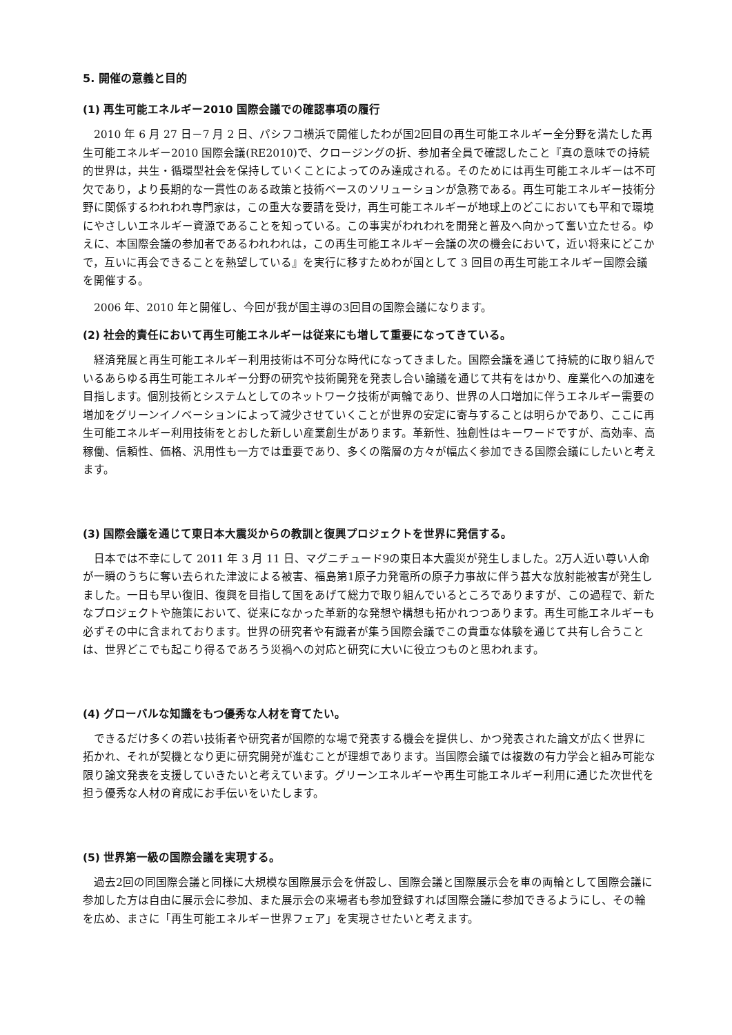5. 開催の意義と目的
(1) 再生可能エネルギー2010 国際会議での確認事項の履行
　2010 年 6 月 27 日－7 月 2 日、パシフコ横浜で開催したわが国2回目の再生可能エネルギー全分野を満たした再生可能エネルギー2010 国際会議(RE2010)で、クロージングの折、参加者全員で確認したこと『真の意味での持続的世界は，共生・循環型社会を保持していくことによってのみ達成される。そのためには再生可能エネルギーは不可欠であり，より長期的な一貫性のある政策と技術ベースのソリューションが急務である。再生可能エネルギー技術分野に関係するわれわれ専門家は，この重大な要請を受け，再生可能エネルギーが地球上のどこにおいても平和で環境にやさしいエネルギー資源であることを知っている。この事実がわれわれを開発と普及へ向かって奮い立たせる。ゆえに、本国際会議の参加者であるわれわれは，この再生可能エネルギー会議の次の機会において，近い将来にどこかで，互いに再会できることを熱望している』を実行に移すためわが国として 3 回目の再生可能エネルギー国際会議を開催する。
　2006 年、2010 年と開催し、今回が我が国主導の3回目の国際会議になります。
(2) 社会的責任において再生可能エネルギーは従来にも増して重要になってきている。
　経済発展と再生可能エネルギー利用技術は不可分な時代になってきました。国際会議を通じて持続的に取り組んでいるあらゆる再生可能エネルギー分野の研究や技術開発を発表し合い論議を通じて共有をはかり、産業化への加速を目指します。個別技術とシステムとしてのネットワーク技術が両輪であり、世界の人口増加に伴うエネルギー需要の増加をグリーンイノベーションによって減少させていくことが世界の安定に寄与することは明らかであり、ここに再生可能エネルギー利用技術をとおした新しい産業創生があります。革新性、独創性はキーワードですが、高効率、高稼働、信頼性、価格、汎用性も一方では重要であり、多くの階層の方々が幅広く参加できる国際会議にしたいと考えます。
(3) 国際会議を通じて東日本大震災からの教訓と復興プロジェクトを世界に発信する。
　日本では不幸にして 2011 年 3 月 11 日、マグニチュード9の東日本大震災が発生しました。2万人近い尊い人命が一瞬のうちに奪い去られた津波による被害、福島第1原子力発電所の原子力事故に伴う甚大な放射能被害が発生しました。一日も早い復旧、復興を目指して国をあげて総力で取り組んでいるところでありますが、この過程で、新たなプロジェクトや施策において、従来になかった革新的な発想や構想も拓かれつつあります。再生可能エネルギーも必ずその中に含まれております。世界の研究者や有識者が集う国際会議でこの貴重な体験を通じて共有し合うことは、世界どこでも起こり得るであろう災禍への対応と研究に大いに役立つものと思われます。
(4) グローバルな知識をもつ優秀な人材を育てたい。
　できるだけ多くの若い技術者や研究者が国際的な場で発表する機会を提供し、かつ発表された論文が広く世界に拓かれ、それが契機となり更に研究開発が進むことが理想であります。当国際会議では複数の有力学会と組み可能な限り論文発表を支援していきたいと考えています。グリーンエネルギーや再生可能エネルギー利用に通じた次世代を担う優秀な人材の育成にお手伝いをいたします。
(5) 世界第一級の国際会議を実現する。
　過去2回の同国際会議と同様に大規模な国際展示会を併設し、国際会議と国際展示会を車の両輪として国際会議に参加した方は自由に展示会に参加、また展示会の来場者も参加登録すれば国際会議に参加できるようにし、その輪を広め、まさに「再生可能エネルギー世界フェア」を実現させたいと考えます。